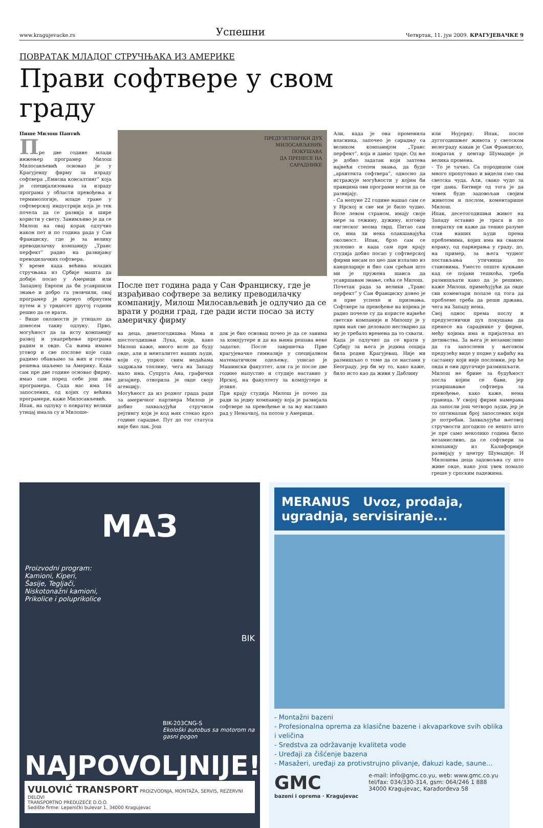www.kragujevacke.rs Успешни Четвртак, 11. јун 2009. КРАГУЈЕВАЧКЕ 9
ПОВРАТАК МЛАДОГ СТРУЧЊАКА ИЗ АМЕРИКЕ
Прави софтвере у свом граду
Пише Милош Пантић
Пре две године млади инжењер програмер Милош Милосављевић основао је у Крагујевцу фирму за израду софтвера „Емисиа консалтинг” која је специјализована за израду програма у области превођења и терминологије, младе гране у софтверској индустрији која је тек почела да се развија и шире користи у свету. Занимљиво је да се Милош на овај корак одлучио након пет и по година рада у Сан Франциску, где је за велику преводилачку компанију „Транс перфект” радио на развијању преводилачких софтвера.
У време када већина младих стручњака из Србије машта да добије посао у Америци или Западној Европи да би усавршили знање и добро га уновчили, овај програмер је кренуо обрнутим путем и у тридесет другој години решио да се врати.
- Више околности је утицало да донесем такву одлуку. Прво, могућност да за исту компанију развој и унапређење програма радим и овде. Са њима имамо уговор и све послове које сада радимо обављамо за њих и готова решења шаљемо за Америку. Када сам пре две године основао фирму, имао сам поред себе још два програмера. Сада нас има 16 запослених, од којих су већина програмери, каже Милосављевић.
Ипак, на одлуку о повратку велики утицај имала су и Милоше-
ПРЕДУЗЕТНИЧКИ ДУХ
МИЛОСАВЉЕВИЋ
ПОКУШАВА
ДА ПРЕНЕСЕ НА
САРАДНИКЕ
После пет година рада у Сан Франциску, где је израђивао софтвере за велику преводилачку компанију, Милош Милосављевић је одлучио да се врати у родни град, где ради исти посао за исту америчку фирму
ва деца, деветогодишња Мина и шестогодишњи Лука, који, како Милош каже, много воле да буду овде, али и менталитет наших људи, који су, упркос свим недаћама задржали топлину, чега на Западу мало има. Супруга Ана, графички дизајнер, отворила је овде своју агенцију.
Могућност да из родног града ради за америчког партнера Милош је добио захваљујући стручном рејтингу који је код њих стекао кроз године сарадње. Пут до тог статуса није био лак. Још
док је био основац почео је да се занима за компјутере и да на њима решава неке задатке. После завршетка Прве крагујевачке гимназије у специјалном математичком одељењу, уписао је Машински факултет, али га је после две године напустио и студије наставио у Ирској, на факултету за компјутере и језике.
При крају студија Милош је почео да ради за једну компанију која је развијала софтвере за превођење и за њу наставио рад у Немачкој, па потом у Америци.
Али, када је она променила власника, започео је сарадњу са великом компанијом „Транс перфект”, која и данас траје. Од ње је добио задатак који захтева највећи степен знања, да буде „архитекта софтвера”, односно да истражује могућности у којим би правцима ови програми могли да се развијају.
- Са непуне 22 године нашао сам се у Ирској и све ми је било чудно. Возе левом страном, имају своје мере за тежину, дужину, изговор енглеског веома тврд. Питао сам се, има ли нека олакшавајућа околност. Ипак, брзо сам се уклопио и када сам при крају студија добио посао у софтверској фирми нисам по цео дан излазио из канцеларије и био сам срећан што ми је пружена шанса да усавршавам знање, сећа се Милош.
Почетак рада за велики „Транс перфект” у Сан Франциску донео је и прве успехе и признања. Софтвере за превођење на којима је радио почеле су да користе највеће светске компаније и Милошу је у први мах све деловало нестварно да му је требало времена да то схвати.
Када је одлучио да се врати у Србију за њега је једина опција била родни Крагујевац. Није ни размишљао о томе да се настани у Београду, јер би му то, како каже, било исто као да живи у Даблину
или Њујорку. Ипак, после дугогодишњег живота у светском велеграду какав је Сан Франциско, повратак у центар Шумадије је велика промена.
- То је тачно. Са породицом сам много пропутовао и видели смо сва светска чуда. Али, свако чудо за три дана. Битније од тога је да човек буде задовољан својим животом и послом, коментарише Милош.
Ипак, десетогодишњи живот на Западу оставио је трага и по повратку он каже да тешко разуме став наших људи према проблемима, којих има на сваком кораку, од паркирања у граду, до, на пример, за њега чудног постављања утичница по становима. Уместо опште кукњаве кад се појави тешкоћа, треба размишљати како да је решимо, каже Милош, примећујући да овде сви коментари полазе од тога да проблеме треба да реши држава, чега на Западу нема.
Свој однос према послу и предузетнички дух покушава да пренесе на сараднике у фирми, међу којима има и пријатеља из детињства. За њега је незамисливо да га запослени у његовом предузећу виде у подне у кафићу на састанку који није пословни, јер ће онда и они другачије размишљати.
Милош не брине за будућност посла којим се бави, јер усавршавање софтвера за превођење, како каже, нема граница. У својој фирми намерава да запосли још четворо људи, јер је то оптималан број запослених који је потребан. Захваљујући његовој стручности догодило се нешто што је пре само неколико година било незамисливо, да се софтвери за компанију из Калифорније развијају у центру Шумадије. И Милошева деца задовољна су што живе овде, иако још увек помало греше у српским падежима.
МАЗ
Proizvodni program:
Kamioni, Kiperi,
Šasije, Tegljači,
Niskotonažni kamioni,
Prikolice i poluprikolice
BIK
BIK-203CNG-S
Ekološki autobus sa motorom na gasni pogon
NAJPOVOLJNIJE!
VULOVIĆ TRANSPORT PROIZVODNJA, MONTAŽA, SERVIS, REZERVNI DELOVI
TRANSPORTNO PREDUZEĆE D.O.O.
Sedište firme: Lepenički bulevar 1, 34000 Kragujevac
MERANUS Uvoz, prodaja, ugradnja, servisiranje...
- Montažni bazeni
- Profesionalna oprema za klasične bazene i akvaparkove svih oblika i veličina
- Sredstva za održavanje kvaliteta vode
- Uređaji za čišćenje bazena
- Masažeri, uređaji za protivstrujno plivanje, đakuzi kade, saune...
GMC
bazeni i oprema · Kragujevac
e-mail: info@gmc.co.yu, web: www.gmc.co.yu
tel/fax: 034/330-314, gsm: 064/246 1 888
34000 Kragujevac, Karađorđeva 58